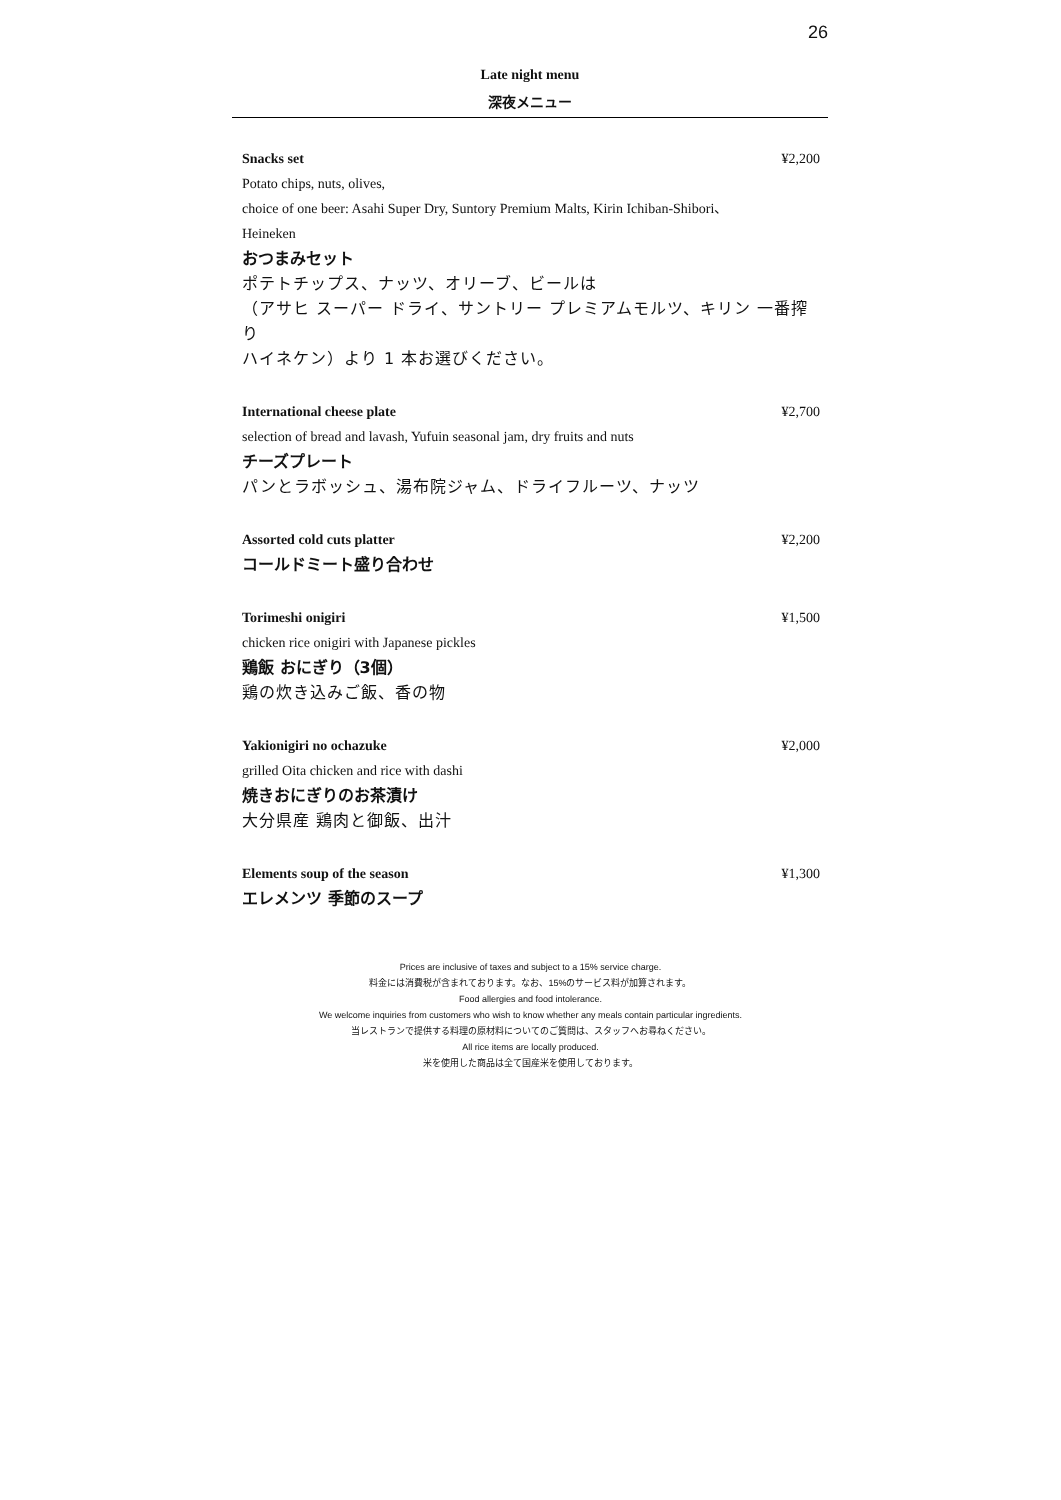26
Late night menu
深夜メニュー
Snacks set ¥2,200
Potato chips, nuts, olives,
choice of one beer: Asahi Super Dry, Suntory Premium Malts, Kirin Ichiban-Shibori、
Heineken
おつまみセット
ポテトチップス、ナッツ、オリーブ、ビールは
（アサヒ スーパー ドライ、サントリー プレミアムモルツ、キリン 一番搾り
ハイネケン）より 1 本お選びください。
International cheese plate ¥2,700
selection of bread and lavash, Yufuin seasonal jam, dry fruits and nuts
チーズプレート
パンとラボッシュ、湯布院ジャム、ドライフルーツ、ナッツ
Assorted cold cuts platter ¥2,200
コールドミート盛り合わせ
Torimeshi onigiri ¥1,500
chicken rice onigiri with Japanese pickles
鶏飯 おにぎり（3個）
鶏の炊き込みご飯、香の物
Yakionigiri no ochazuke ¥2,000
grilled Oita chicken and rice with dashi
焼きおにぎりのお茶漬け
大分県産 鶏肉と御飯、出汁
Elements soup of the season ¥1,300
エレメンツ 季節のスープ
Prices are inclusive of taxes and subject to a 15% service charge.
料金には消費税が含まれております。なお、15%のサービス料が加算されます。
Food allergies and food intolerance.
We welcome inquiries from customers who wish to know whether any meals contain particular ingredients.
当レストランで提供する料理の原材料についてのご質問は、スタッフへお尋ねください。
All rice items are locally produced.
米を使用した商品は全て国産米を使用しております。